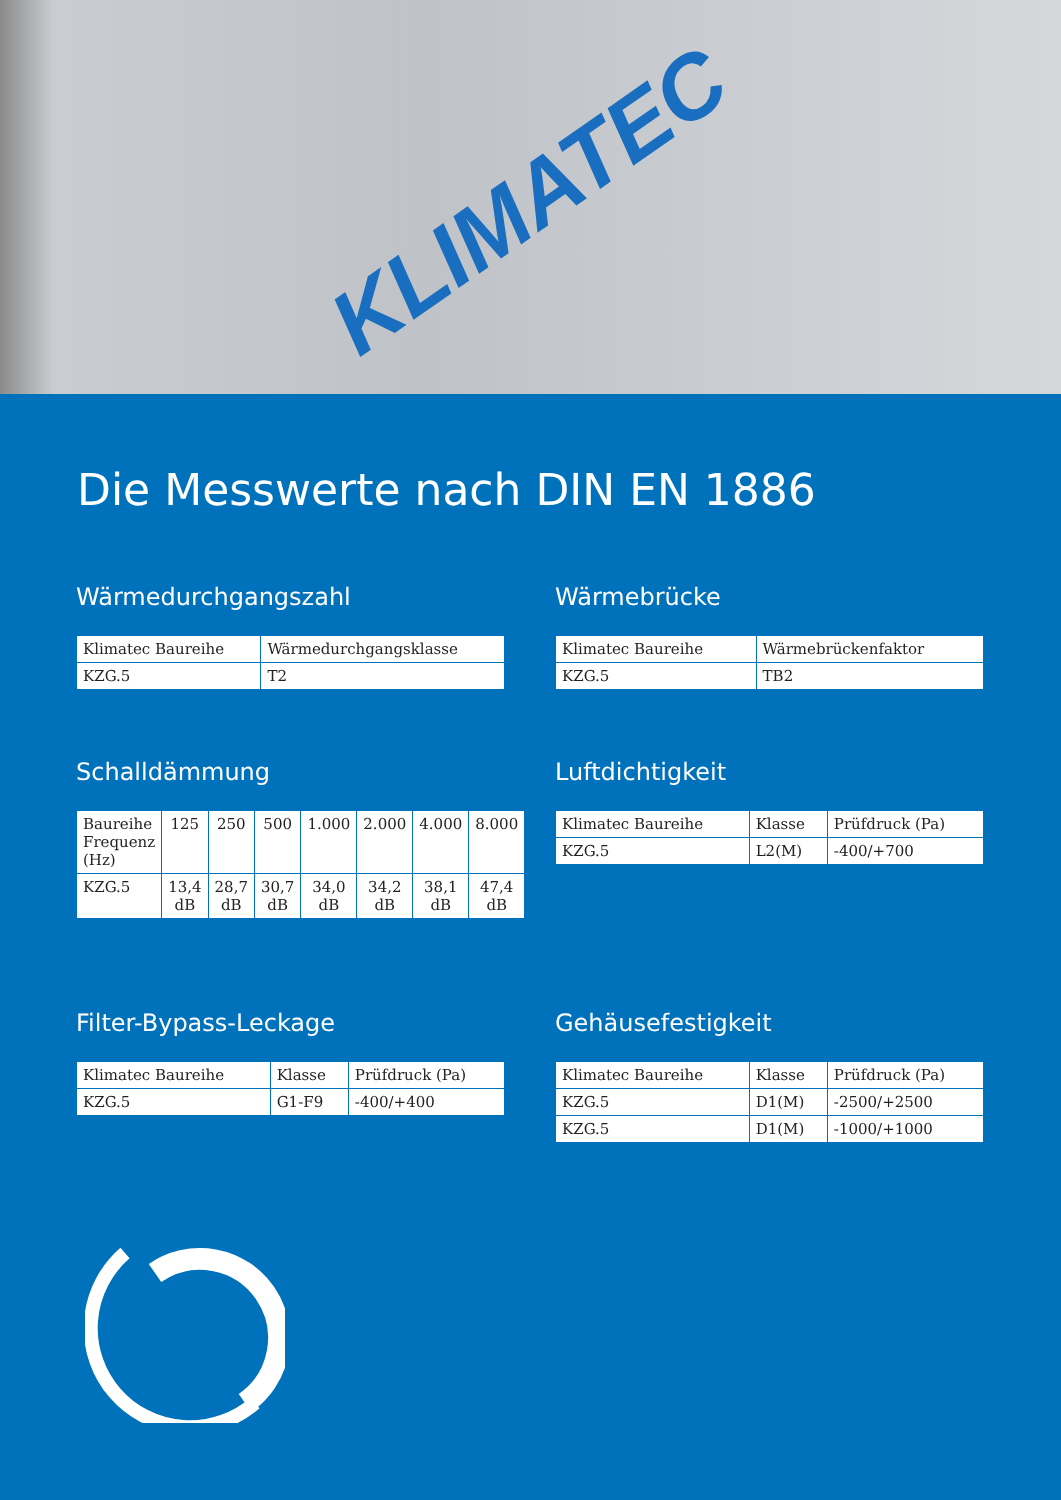KLIMATEC
Die Messwerte nach DIN EN 1886
Wärmedurchgangszahl
| Klimatec Baureihe | Wärmedurchgangsklasse |
| KZG.5 | T2 |
Wärmebrücke
| Klimatec Baureihe | Wärmebrückenfaktor |
| KZG.5 | TB2 |
Schalldämmung
| Baureihe Frequenz (Hz) | 125 | 250 | 500 | 1.000 | 2.000 | 4.000 | 8.000 |
| KZG.5 | 13,4 dB | 28,7 dB | 30,7 dB | 34,0 dB | 34,2 dB | 38,1 dB | 47,4 dB |
Luftdichtigkeit
| Klimatec Baureihe | Klasse | Prüfdruck (Pa) |
| KZG.5 | L2(M) | -400/+700 |
Filter-Bypass-Leckage
| Klimatec Baureihe | Klasse | Prüfdruck (Pa) |
| KZG.5 | G1-F9 | -400/+400 |
Gehäusefestigkeit
| Klimatec Baureihe | Klasse | Prüfdruck (Pa) |
| KZG.5 | D1(M) | -2500/+2500 |
| KZG.5 | D1(M) | -1000/+1000 |